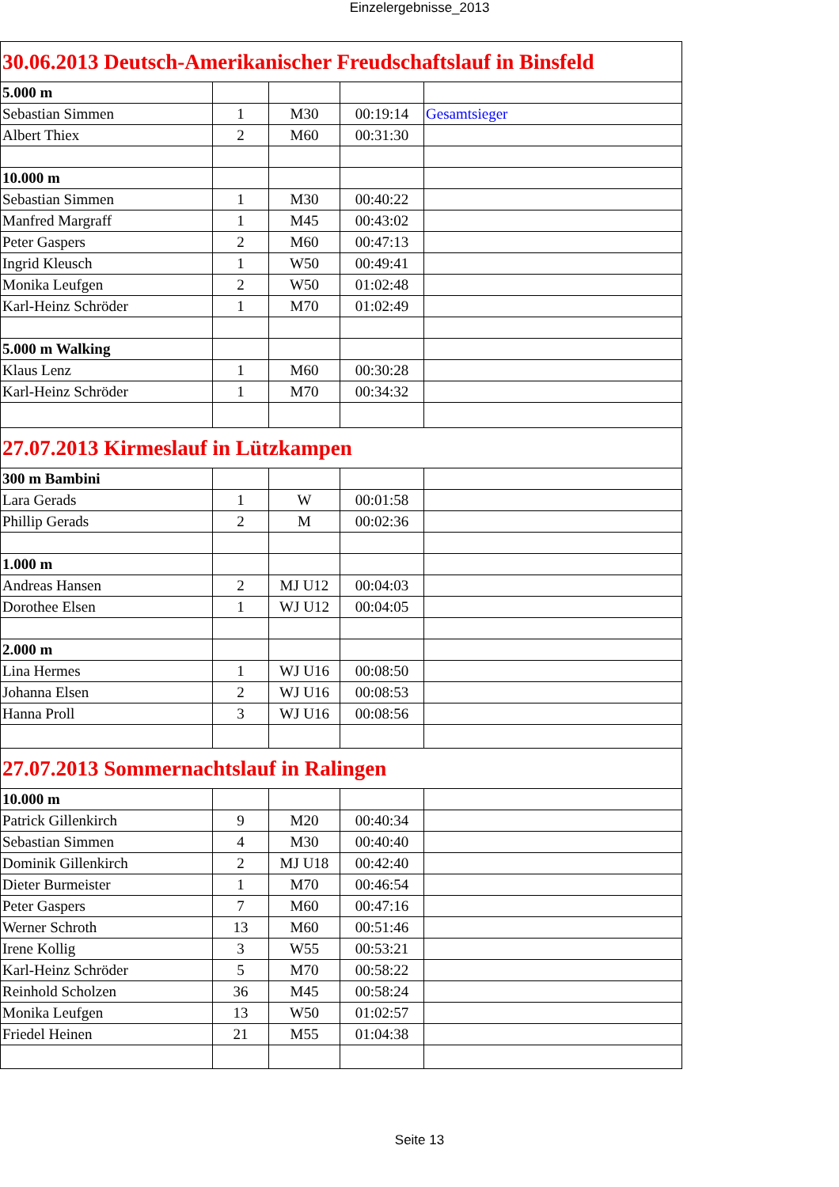Einzelergebnisse_2013
| 30.06.2013 Deutsch-Amerikanischer Freudschaftslauf in Binsfeld | | | | |
| 5.000 m | | | | |
| Sebastian Simmen | 1 | M30 | 00:19:14 | Gesamtsieger |
| Albert Thiex | 2 | M60 | 00:31:30 | |
| 10.000 m | | | | |
| Sebastian Simmen | 1 | M30 | 00:40:22 | |
| Manfred Margraff | 1 | M45 | 00:43:02 | |
| Peter Gaspers | 2 | M60 | 00:47:13 | |
| Ingrid Kleusch | 1 | W50 | 00:49:41 | |
| Monika Leufgen | 2 | W50 | 01:02:48 | |
| Karl-Heinz Schröder | 1 | M70 | 01:02:49 | |
| 5.000 m Walking | | | | |
| Klaus Lenz | 1 | M60 | 00:30:28 | |
| Karl-Heinz Schröder | 1 | M70 | 00:34:32 | |
| 27.07.2013 Kirmeslauf in Lützkampen | | | | |
| 300 m Bambini | | | | |
| Lara Gerads | 1 | W | 00:01:58 | |
| Phillip Gerads | 2 | M | 00:02:36 | |
| 1.000 m | | | | |
| Andreas Hansen | 2 | MJ U12 | 00:04:03 | |
| Dorothee Elsen | 1 | WJ U12 | 00:04:05 | |
| 2.000 m | | | | |
| Lina Hermes | 1 | WJ U16 | 00:08:50 | |
| Johanna Elsen | 2 | WJ U16 | 00:08:53 | |
| Hanna Proll | 3 | WJ U16 | 00:08:56 | |
| 27.07.2013 Sommernachtslauf in Ralingen | | | | |
| 10.000 m | | | | |
| Patrick Gillenkirch | 9 | M20 | 00:40:34 | |
| Sebastian Simmen | 4 | M30 | 00:40:40 | |
| Dominik Gillenkirch | 2 | MJ U18 | 00:42:40 | |
| Dieter Burmeister | 1 | M70 | 00:46:54 | |
| Peter Gaspers | 7 | M60 | 00:47:16 | |
| Werner Schroth | 13 | M60 | 00:51:46 | |
| Irene Kollig | 3 | W55 | 00:53:21 | |
| Karl-Heinz Schröder | 5 | M70 | 00:58:22 | |
| Reinhold Scholzen | 36 | M45 | 00:58:24 | |
| Monika Leufgen | 13 | W50 | 01:02:57 | |
| Friedel Heinen | 21 | M55 | 01:04:38 | |
Seite 13